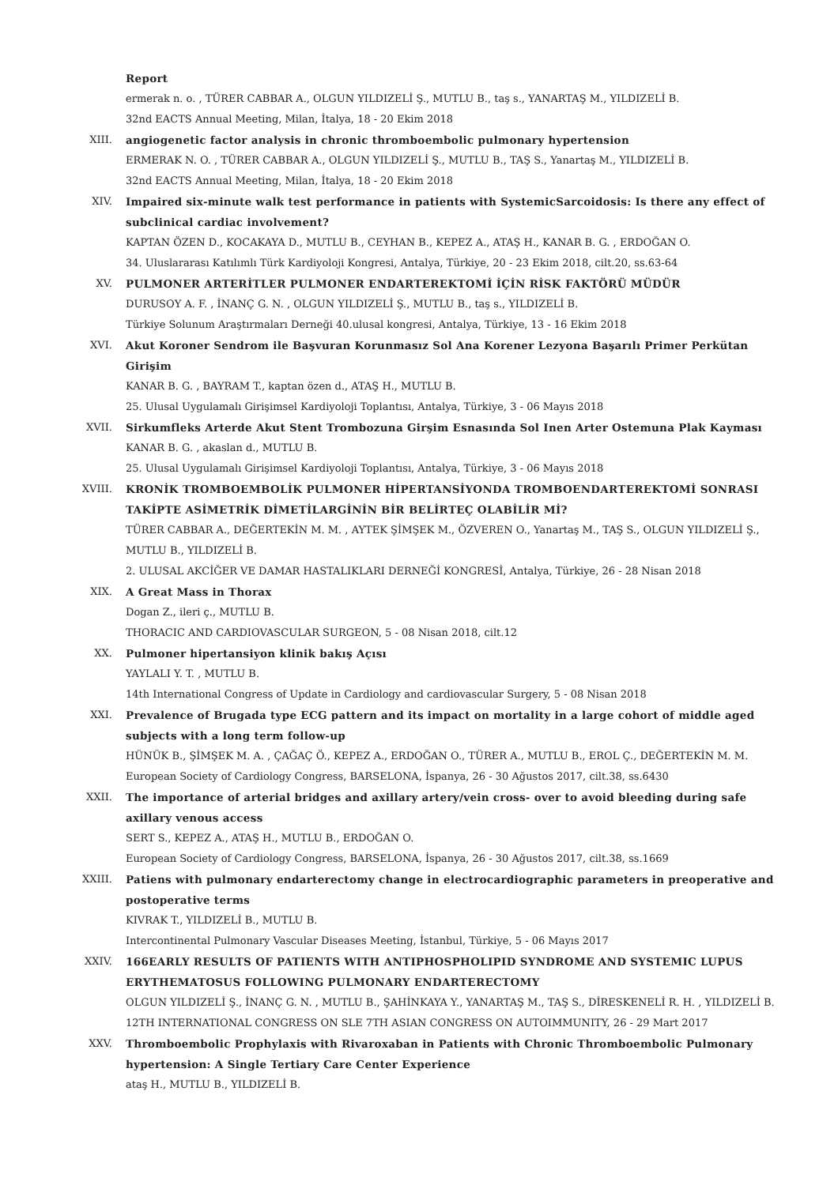Report
ermerak n. o. , TÜRER CABBAR A., OLGUN YILDIZELİ Ş., MUTLU B., taş s., YANARTAŞ M., YILDIZELİ B.
32nd EACTS Annual Meeting, Milan, İtalya, 18 - 20 Ekim 2018
XIII. angiogenetic factor analysis in chronic thromboembolic pulmonary hypertension
ERMERAK N. O. , TÜRER CABBAR A., OLGUN YILDIZELİ Ş., MUTLU B., TAŞ S., Yanartaş M., YILDIZELİ B.
32nd EACTS Annual Meeting, Milan, İtalya, 18 - 20 Ekim 2018
XIV. Impaired six-minute walk test performance in patients with SystemicSarcoidosis: Is there any effect of subclinical cardiac involvement?
KAPTAN ÖZEN D., KOCAKAYA D., MUTLU B., CEYHAN B., KEPEZ A., ATAŞ H., KANAR B. G. , ERDOĞAN O.
34. Uluslararası Katılımlı Türk Kardiyoloji Kongresi, Antalya, Türkiye, 20 - 23 Ekim 2018, cilt.20, ss.63-64
XV. PULMONER ARTERİTLER PULMONER ENDARTEREKTOMİ İÇİN RİSK FAKTÖRÜ MÜDÜR
DURUSOY A. F. , İNANÇ G. N. , OLGUN YILDIZELİ Ş., MUTLU B., taş s., YILDIZELİ B.
Türkiye Solunum Araştırmaları Derneği 40.ulusal kongresi, Antalya, Türkiye, 13 - 16 Ekim 2018
XVI. Akut Koroner Sendrom ile Başvuran Korunmasız Sol Ana Korener Lezyona Başarılı Primer Perkütan Girişim
KANAR B. G. , BAYRAM T., kaptan özen d., ATAŞ H., MUTLU B.
25. Ulusal Uygulamalı Girişimsel Kardiyoloji Toplantısı, Antalya, Türkiye, 3 - 06 Mayıs 2018
XVII. Sirkumfleks Arterde Akut Stent Trombozuna Girşim Esnasında Sol Inen Arter Ostemuna Plak Kayması
KANAR B. G. , akaslan d., MUTLU B.
25. Ulusal Uygulamalı Girişimsel Kardiyoloji Toplantısı, Antalya, Türkiye, 3 - 06 Mayıs 2018
XVIII. KRONİK TROMBOEMBOLİK PULMONER HİPERTANSİYONDA TROMBOENDARTEREKTOMİ SONRASI TAKİPTE ASİMETRİK DİMETİLARGİNİN BİR BELİRTEÇ OLABİLİR Mİ?
TÜRER CABBAR A., DEĞERTEKİN M. M. , AYTEK ŞİMŞEK M., ÖZVEREN O., Yanartaş M., TAŞ S., OLGUN YILDIZELİ Ş., MUTLU B., YILDIZELİ B.
2. ULUSAL AKCİĞER VE DAMAR HASTALIKLARI DERNEĞİ KONGRESİ, Antalya, Türkiye, 26 - 28 Nisan 2018
XIX. A Great Mass in Thorax
Dogan Z., ileri ç., MUTLU B.
THORACIC AND CARDIOVASCULAR SURGEON, 5 - 08 Nisan 2018, cilt.12
XX. Pulmoner hipertansiyon klinik bakış Açısı
YAYLALI Y. T. , MUTLU B.
14th International Congress of Update in Cardiology and cardiovascular Surgery, 5 - 08 Nisan 2018
XXI. Prevalence of Brugada type ECG pattern and its impact on mortality in a large cohort of middle aged subjects with a long term follow-up
HÜNÜK B., ŞİMŞEK M. A. , ÇAĞAÇ Ö., KEPEZ A., ERDOĞAN O., TÜRER A., MUTLU B., EROL Ç., DEĞERTEKİN M. M.
European Society of Cardiology Congress, BARSELONA, İspanya, 26 - 30 Ağustos 2017, cilt.38, ss.6430
XXII. The importance of arterial bridges and axillary artery/vein cross- over to avoid bleeding during safe axillary venous access
SERT S., KEPEZ A., ATAŞ H., MUTLU B., ERDOĞAN O.
European Society of Cardiology Congress, BARSELONA, İspanya, 26 - 30 Ağustos 2017, cilt.38, ss.1669
XXIII. Patiens with pulmonary endarterectomy change in electrocardiographic parameters in preoperative and postoperative terms
KIVRAK T., YILDIZELİ B., MUTLU B.
Intercontinental Pulmonary Vascular Diseases Meeting, İstanbul, Türkiye, 5 - 06 Mayıs 2017
XXIV. 166EARLY RESULTS OF PATIENTS WITH ANTIPHOSPHOLIPID SYNDROME AND SYSTEMIC LUPUS ERYTHEMATOSUS FOLLOWING PULMONARY ENDARTERECTOMY
OLGUN YILDIZELİ Ş., İNANÇ G. N. , MUTLU B., ŞAHİNKAYA Y., YANARTAŞ M., TAŞ S., DİRESKENELİ R. H. , YILDIZELİ B.
12TH INTERNATIONAL CONGRESS ON SLE 7TH ASIAN CONGRESS ON AUTOIMMUNITY, 26 - 29 Mart 2017
XXV. Thromboembolic Prophylaxis with Rivaroxaban in Patients with Chronic Thromboembolic Pulmonary hypertension: A Single Tertiary Care Center Experience
ataş H., MUTLU B., YILDIZELİ B.